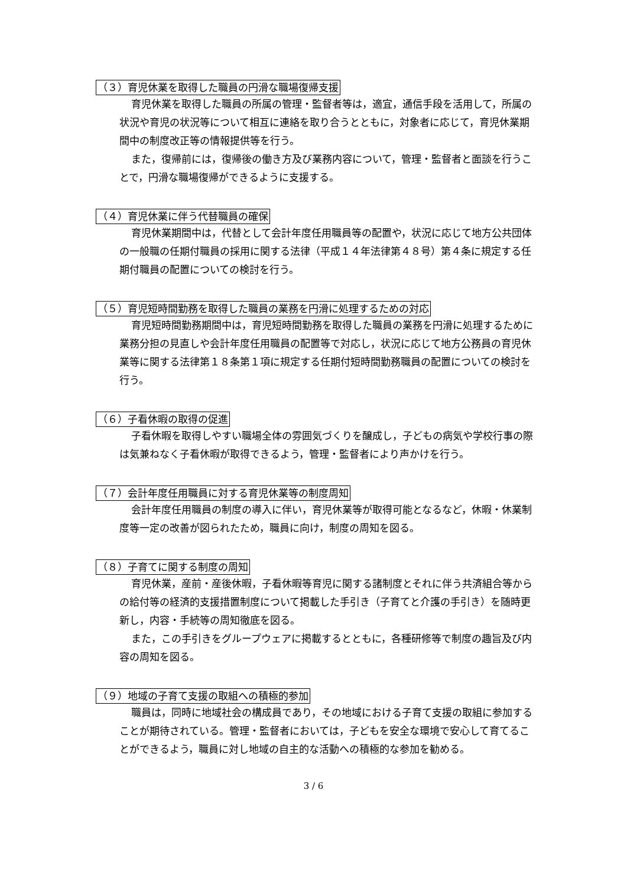（３）育児休業を取得した職員の円滑な職場復帰支援
育児休業を取得した職員の所属の管理・監督者等は，適宜，通信手段を活用して，所属の状況や育児の状況等について相互に連絡を取り合うとともに，対象者に応じて，育児休業期間中の制度改正等の情報提供等を行う。
また，復帰前には，復帰後の働き方及び業務内容について，管理・監督者と面談を行うことで，円滑な職場復帰ができるように支援する。
（４）育児休業に伴う代替職員の確保
育児休業期間中は，代替として会計年度任用職員等の配置や，状況に応じて地方公共団体の一般職の任期付職員の採用に関する法律（平成１４年法律第４８号）第４条に規定する任期付職員の配置についての検討を行う。
（５）育児短時間勤務を取得した職員の業務を円滑に処理するための対応
育児短時間勤務期間中は，育児短時間勤務を取得した職員の業務を円滑に処理するために業務分担の見直しや会計年度任用職員の配置等で対応し，状況に応じて地方公務員の育児休業等に関する法律第１８条第１項に規定する任期付短時間勤務職員の配置についての検討を行う。
（６）子看休暇の取得の促進
子看休暇を取得しやすい職場全体の雰囲気づくりを醸成し，子どもの病気や学校行事の際は気兼ねなく子看休暇が取得できるよう，管理・監督者により声かけを行う。
（７）会計年度任用職員に対する育児休業等の制度周知
会計年度任用職員の制度の導入に伴い，育児休業等が取得可能となるなど，休暇・休業制度等一定の改善が図られたため，職員に向け，制度の周知を図る。
（８）子育てに関する制度の周知
育児休業，産前・産後休暇，子看休暇等育児に関する諸制度とそれに伴う共済組合等からの給付等の経済的支援措置制度について掲載した手引き（子育てと介護の手引き）を随時更新し，内容・手続等の周知徹底を図る。
また，この手引きをグループウェアに掲載するとともに，各種研修等で制度の趣旨及び内容の周知を図る。
（９）地域の子育て支援の取組への積極的参加
職員は，同時に地域社会の構成員であり，その地域における子育て支援の取組に参加することが期待されている。管理・監督者においては，子どもを安全な環境で安心して育てることができるよう，職員に対し地域の自主的な活動への積極的な参加を勧める。
3 / 6